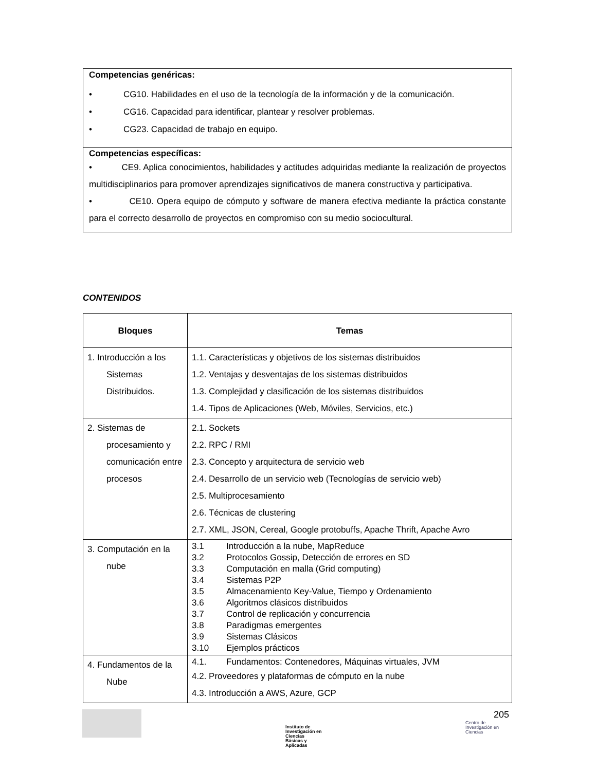Competencias genéricas:
• CG10. Habilidades en el uso de la tecnología de la información y de la comunicación.
• CG16. Capacidad para identificar, plantear y resolver problemas.
• CG23. Capacidad de trabajo en equipo.
Competencias específicas:
• CE9. Aplica conocimientos, habilidades y actitudes adquiridas mediante la realización de proyectos multidisciplinarios para promover aprendizajes significativos de manera constructiva y participativa.
• CE10. Opera equipo de cómputo y software de manera efectiva mediante la práctica constante para el correcto desarrollo de proyectos en compromiso con su medio sociocultural.
CONTENIDOS
| Bloques | Temas |
| --- | --- |
| 1. Introducción a los Sistemas Distribuidos. | 1.1. Características y objetivos de los sistemas distribuidos 1.2. Ventajas y desventajas de los sistemas distribuidos 1.3. Complejidad y clasificación de los sistemas distribuidos 1.4. Tipos de Aplicaciones (Web, Móviles, Servicios, etc.) |
| 2. Sistemas de procesamiento y comunicación entre procesos | 2.1. Sockets 2.2. RPC / RMI 2.3. Concepto y arquitectura de servicio web 2.4. Desarrollo de un servicio web (Tecnologías de servicio web) 2.5. Multiprocesamiento 2.6. Técnicas de clustering 2.7. XML, JSON, Cereal, Google protobuffs, Apache Thrift, Apache Avro |
| 3. Computación en la nube | 3.1 Introducción a la nube, MapReduce 3.2 Protocolos Gossip, Detección de errores en SD 3.3 Computación en malla (Grid computing) 3.4 Sistemas P2P 3.5 Almacenamiento Key-Value, Tiempo y Ordenamiento 3.6 Algoritmos clásicos distribuidos 3.7 Control de replicación y concurrencia 3.8 Paradigmas emergentes 3.9 Sistemas Clásicos 3.10 Ejemplos prácticos |
| 4. Fundamentos de la Nube | 4.1. Fundamentos: Contenedores, Máquinas virtuales, JVM 4.2. Proveedores y plataformas de cómputo en la nube 4.3. Introducción a AWS, Azure, GCP |
Instituto de
Investigación en
Ciencias
Básicas y
Aplicadas
205
Centro de
Investigación en
Ciencias